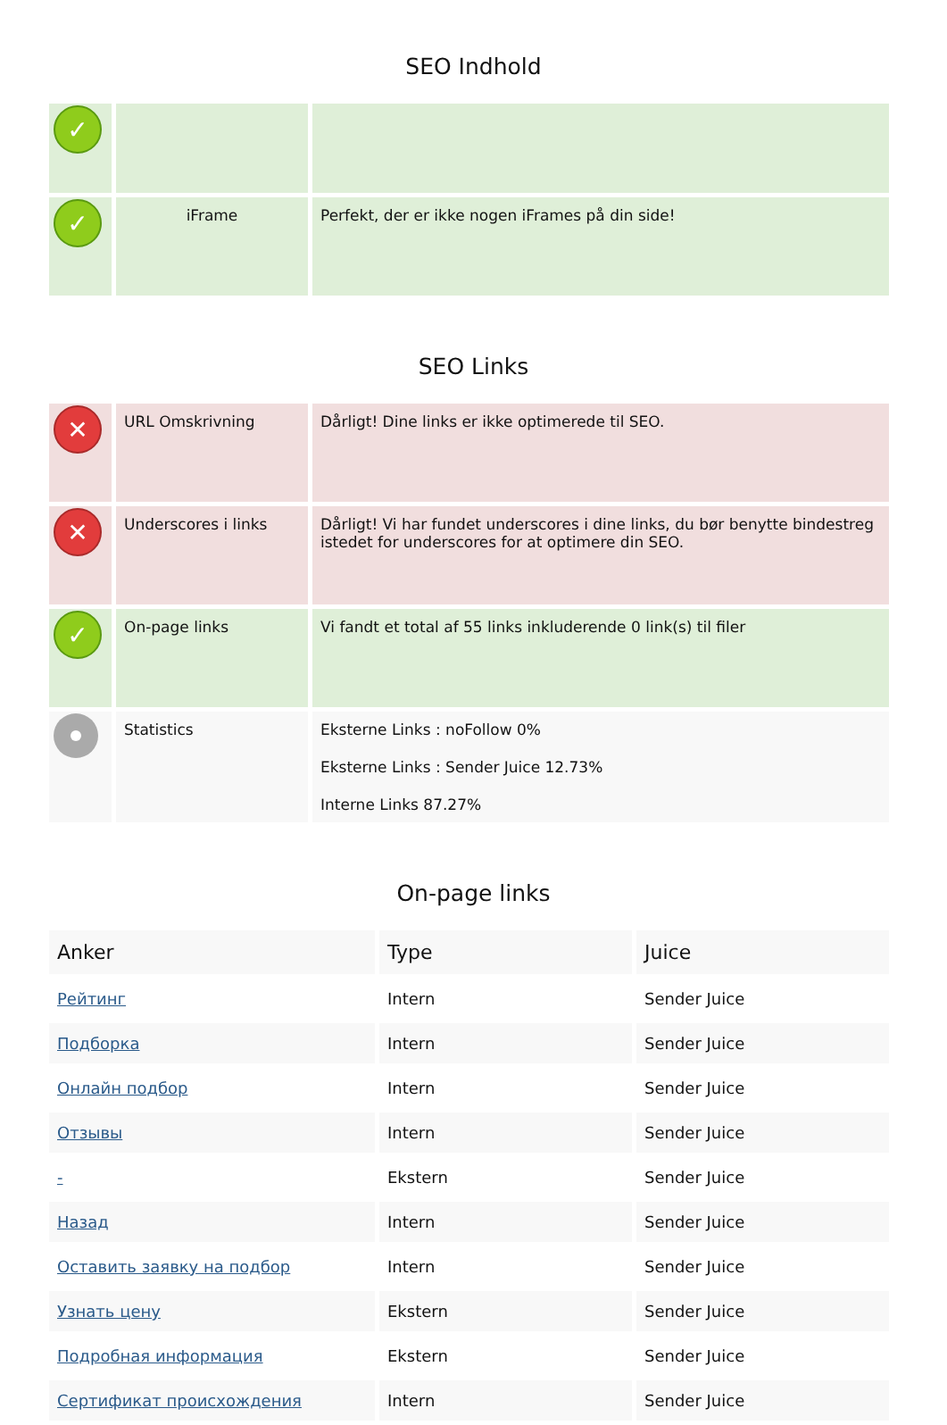SEO Indhold
| ✓ | | |
| ✓ | iFrame | Perfekt, der er ikke nogen iFrames på din side! |
SEO Links
| ✕ | URL Omskrivning | Dårligt! Dine links er ikke optimerede til SEO. |
| ✕ | Underscores i links | Dårligt! Vi har fundet underscores i dine links, du bør benytte bindestreg istedet for underscores for at optimere din SEO. |
| ✓ | On-page links | Vi fandt et total af 55 links inkluderende 0 link(s) til filer |
| | Statistics | Eksterne Links : noFollow 0% Eksterne Links : Sender Juice 12.73% Interne Links 87.27% |
On-page links
| Anker | Type | Juice |
| --- | --- | --- |
| Рейтинг | Intern | Sender Juice |
| Подборка | Intern | Sender Juice |
| Онлайн подбор | Intern | Sender Juice |
| Отзывы | Intern | Sender Juice |
| - | Ekstern | Sender Juice |
| Назад | Intern | Sender Juice |
| Оставить заявку на подбор | Intern | Sender Juice |
| Узнать цену | Ekstern | Sender Juice |
| Подробная информация | Ekstern | Sender Juice |
| Сертификат происхождения | Intern | Sender Juice |